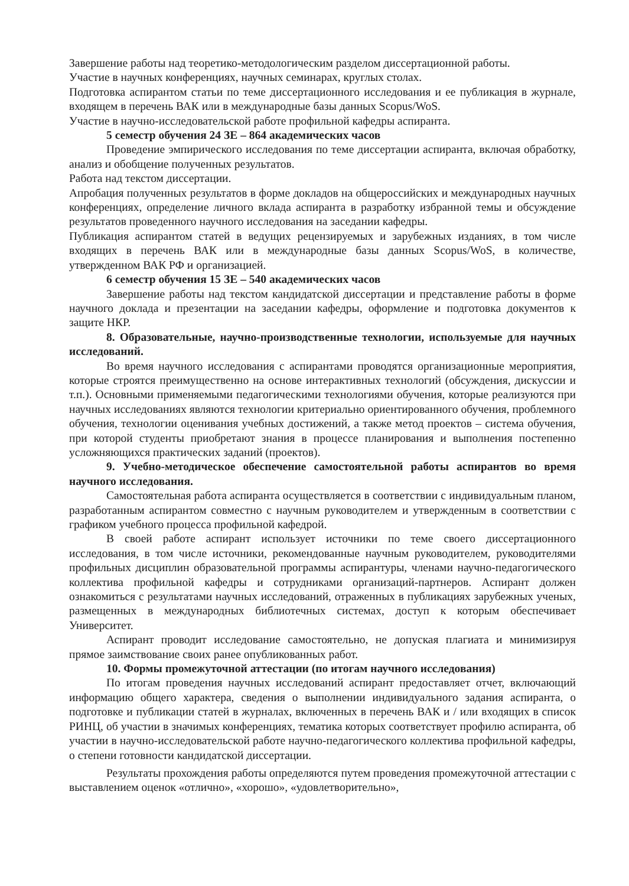Завершение работы над теоретико-методологическим разделом диссертационной работы.
Участие в научных конференциях, научных семинарах, круглых столах.
Подготовка аспирантом статьи по теме диссертационного исследования и ее публикация в журнале, входящем в перечень ВАК или в международные базы данных Scopus/WoS.
Участие в научно-исследовательской работе профильной кафедры аспиранта.
5 семестр обучения 24 ЗЕ – 864 академических часов
Проведение эмпирического исследования по теме диссертации аспиранта, включая обработку, анализ и обобщение полученных результатов.
Работа над текстом диссертации.
Апробация полученных результатов в форме докладов на общероссийских и международных научных конференциях, определение личного вклада аспиранта в разработку избранной темы и обсуждение результатов проведенного научного исследования на заседании кафедры.
Публикация аспирантом статей в ведущих рецензируемых и зарубежных изданиях, в том числе входящих в перечень ВАК или в международные базы данных Scopus/WoS, в количестве, утвержденном ВАК РФ и организацией.
6 семестр обучения 15 ЗЕ – 540 академических часов
Завершение работы над текстом кандидатской диссертации и представление работы в форме научного доклада и презентации на заседании кафедры, оформление и подготовка документов к защите НКР.
8. Образовательные, научно-производственные технологии, используемые для научных исследований.
Во время научного исследования с аспирантами проводятся организационные мероприятия, которые строятся преимущественно на основе интерактивных технологий (обсуждения, дискуссии и т.п.). Основными применяемыми педагогическими технологиями обучения, которые реализуются при научных исследованиях являются технологии критериально ориентированного обучения, проблемного обучения, технологии оценивания учебных достижений, а также метод проектов – система обучения, при которой студенты приобретают знания в процессе планирования и выполнения постепенно усложняющихся практических заданий (проектов).
9. Учебно-методическое обеспечение самостоятельной работы аспирантов во время научного исследования.
Самостоятельная работа аспиранта осуществляется в соответствии с индивидуальным планом, разработанным аспирантом совместно с научным руководителем и утвержденным в соответствии с графиком учебного процесса профильной кафедрой.
В своей работе аспирант использует источники по теме своего диссертационного исследования, в том числе источники, рекомендованные научным руководителем, руководителями профильных дисциплин образовательной программы аспирантуры, членами научно-педагогического коллектива профильной кафедры и сотрудниками организаций-партнеров. Аспирант должен ознакомиться с результатами научных исследований, отраженных в публикациях зарубежных ученых, размещенных в международных библиотечных системах, доступ к которым обеспечивает Университет.
Аспирант проводит исследование самостоятельно, не допуская плагиата и минимизируя прямое заимствование своих ранее опубликованных работ.
10. Формы промежуточной аттестации (по итогам научного исследования)
По итогам проведения научных исследований аспирант предоставляет отчет, включающий информацию общего характера, сведения о выполнении индивидуального задания аспиранта, о подготовке и публикации статей в журналах, включенных в перечень ВАК и / или входящих в список РИНЦ, об участии в значимых конференциях, тематика которых соответствует профилю аспиранта, об участии в научно-исследовательской работе научно-педагогического коллектива профильной кафедры, о степени готовности кандидатской диссертации.
Результаты прохождения работы определяются путем проведения промежуточной аттестации с выставлением оценок «отлично», «хорошо», «удовлетворительно»,